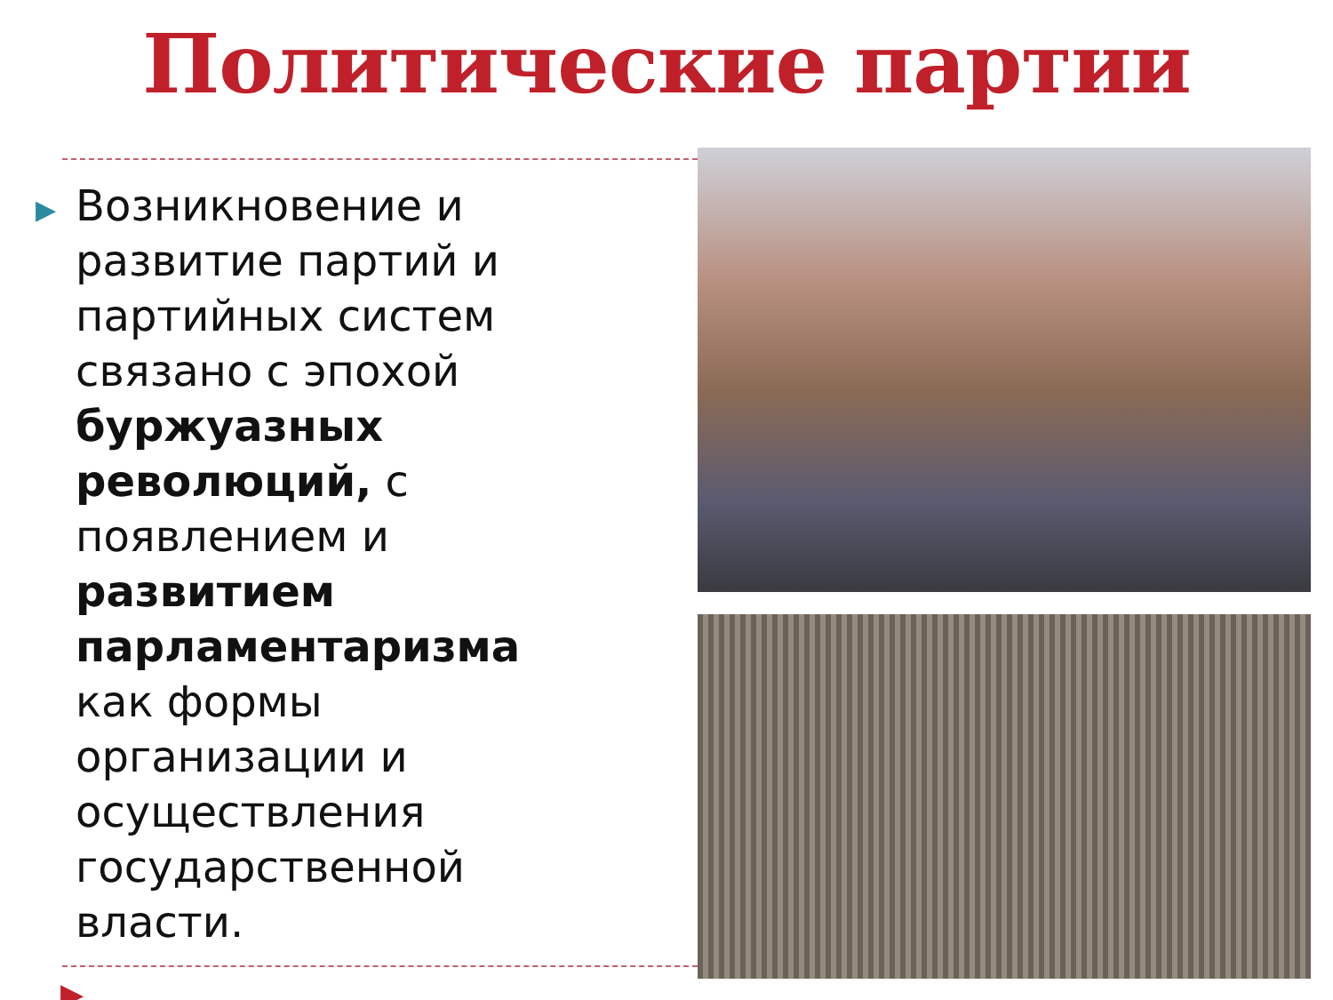Политические партии
▶
Возникновение и развитие партий и партийных систем связано с эпохой буржуазных революций, с появлением и развитием парламентаризма как формы организации и осуществления государственной власти.
▶